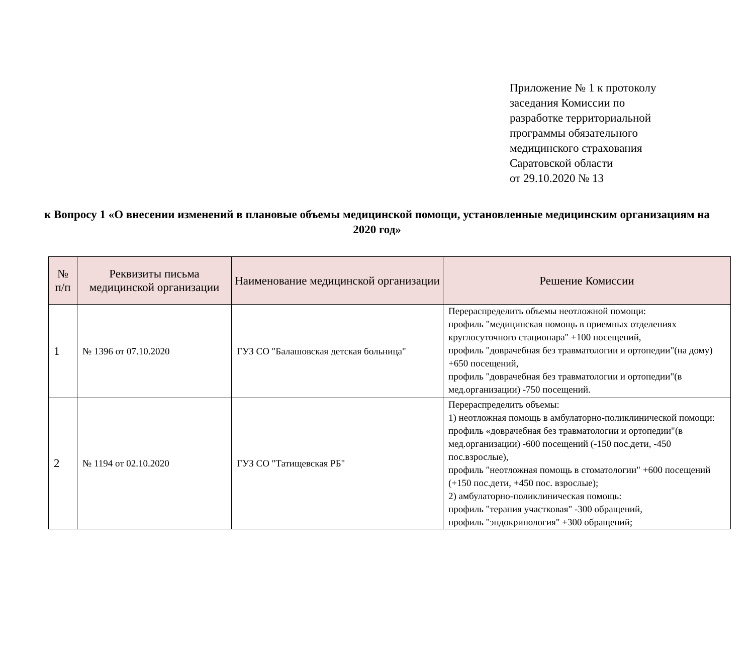Приложение № 1 к протоколу
заседания Комиссии по
разработке территориальной
программы обязательного
медицинского страхования
Саратовской области
от 29.10.2020 № 13
к Вопросу 1 «О внесении изменений в плановые объемы медицинской помощи, установленные медицинским организациям на 2020 год»
| № п/п | Реквизиты письма медицинской организации | Наименование медицинской организации | Решение Комиссии |
| --- | --- | --- | --- |
| 1 | № 1396 от 07.10.2020 | ГУЗ СО "Балашовская детская больница" | Перераспределить объемы неотложной помощи: профиль "медицинская помощь в приемных отделениях круглосуточного стационара" +100 посещений, профиль "доврачебная без травматологии и ортопедии"(на дому) +650 посещений, профиль "доврачебная без травматологии и ортопедии"(в мед.организации) -750 посещений. |
| 2 | № 1194 от 02.10.2020 | ГУЗ СО "Татищевская РБ" | Перераспределить объемы: 1) неотложная помощь в амбулаторно-поликлинической помощи: профиль «доврачебная без травматологии и ортопедии"(в мед.организации) -600 посещений (-150 пос.дети, -450 пос.взрослые), профиль "неотложная помощь в стоматологии" +600 посещений (+150 пос.дети, +450 пос. взрослые); 2) амбулаторно-поликлиническая помощь: профиль "терапия участковая" -300 обращений, профиль "эндокринология" +300 обращений; |